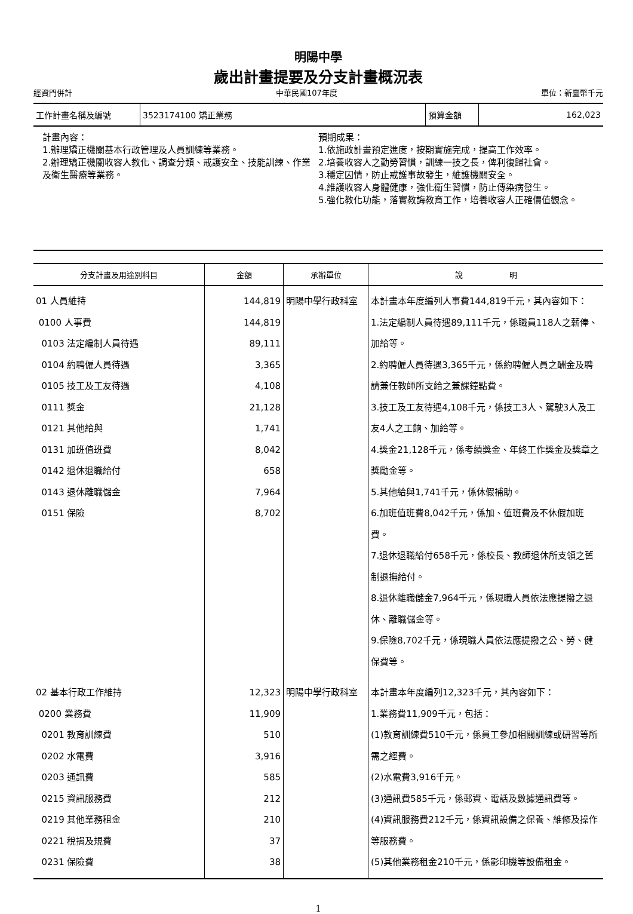明陽中學
歲出計畫提要及分支計畫概況表
經資門併計 中華民國107年度 單位：新臺幣千元
| 工作計畫名稱及編號 | 3523174100 矯正業務 | 預算金額 | 162,023 |
計畫內容：
1.辦理矯正機關基本行政管理及人員訓練等業務。
2.辦理矯正機關收容人教化、調查分類、戒護安全、技能訓練、作業及衛生醫療等業務。
預期成果：
1.依施政計畫預定進度，按期實施完成，提高工作效率。
2.培養收容人之勤勞習慣，訓練一技之長，俾利復歸社會。
3.穩定囚情，防止戒護事故發生，維護機關安全。
4.維護收容人身體健康，強化衛生習慣，防止傳染病發生。
5.強化教化功能，落實教誨教育工作，培養收容人正確價值觀念。
| 分支計畫及用途別科目 | 金額 | 承辦單位 | 說 明 |
| --- | --- | --- | --- |
| 01 人員維持 0100 人事費 0103 法定編制人員待遇 0104 約聘僱人員待遇 0105 技工及工友待遇 0111 獎金 0121 其他給與 0131 加班值班費 0142 退休退職給付 0143 退休離職儲金 0151 保險 | 144,819 144,819 89,111 3,365 4,108 21,128 1,741 8,042 658 7,964 8,702 | 明陽中學行政科室 | 本計畫本年度編列人事費144,819千元，其內容如下： 1.法定編制人員待遇89,111千元，係職員118人之薪俸、加給等。 2.約聘僱人員待遇3,365千元，係約聘僱人員之酬金及聘請兼任教師所支給之兼課鐘點費。 3.技工及工友待遇4,108千元，係技工3人、駕駛3人及工友4人之工餉、加給等。 4.獎金21,128千元，係考績獎金、年終工作獎金及獎章之獎勵金等。 5.其他給與1,741千元，係休假補助。 6.加班值班費8,042千元，係加、值班費及不休假加班費。 7.退休退職給付658千元，係校長、教師退休所支領之舊制退撫給付。 8.退休離職儲金7,964千元，係現職人員依法應提撥之退休、離職儲金等。 9.保險8,702千元，係現職人員依法應提撥之公、勞、健保費等。 |
| 02 基本行政工作維持 0200 業務費 0201 教育訓練費 0202 水電費 0203 通訊費 0215 資訊服務費 0219 其他業務租金 0221 稅捐及規費 0231 保險費 | 12,323 11,909 510 3,916 585 212 210 37 38 | 明陽中學行政科室 | 本計畫本年度編列12,323千元，其內容如下： 1.業務費11,909千元，包括： (1)教育訓練費510千元，係員工參加相關訓練或研習等所需之經費。 (2)水電費3,916千元。 (3)通訊費585千元，係郵資、電話及數據通訊費等。 (4)資訊服務費212千元，係資訊設備之保養、維修及操作等服務費。 (5)其他業務租金210千元，係影印機等設備租金。 |
1